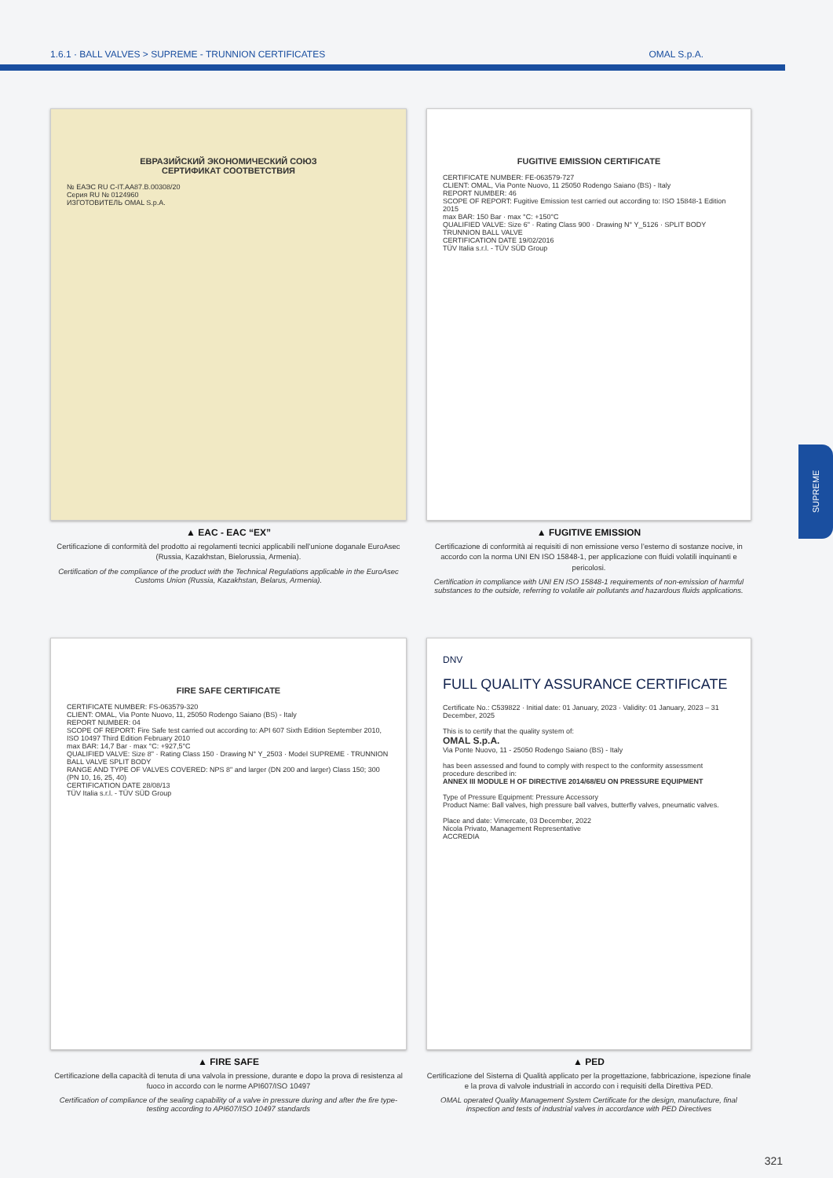1.6.1 · BALL VALVES > SUPREME - TRUNNION CERTIFICATES OMAL S.p.A.
ЕВРАЗИЙСКИЙ ЭКОНОМИЧЕСКИЙ СОЮЗ
СЕРТИФИКАТ СООТВЕТСТВИЯ
№ ЕАЭС RU C-IT.AA87.B.00308/20
Серия RU № 0124960
ИЗГОТОВИТЕЛЬ OMAL S.p.A.
▲ EAC - EAC “EX”
Certificazione di conformità del prodotto ai regolamenti tecnici applicabili nell’unione doganale EuroAsec (Russia, Kazakhstan, Bielorussia, Armenia).
Certification of the compliance of the product with the Technical Regulations applicable in the EuroAsec Customs Union (Russia, Kazakhstan, Belarus, Armenia).
FUGITIVE EMISSION CERTIFICATE
CERTIFICATE NUMBER: FE-063579-727
CLIENT: OMAL, Via Ponte Nuovo, 11 25050 Rodengo Saiano (BS) - Italy
REPORT NUMBER: 46
SCOPE OF REPORT: Fugitive Emission test carried out according to: ISO 15848-1 Edition 2015
max BAR: 150 Bar · max °C: +150°C
QUALIFIED VALVE: Size 6" · Rating Class 900 · Drawing N° Y_5126 · SPLIT BODY TRUNNION BALL VALVE
CERTIFICATION DATE 19/02/2016
TÜV Italia s.r.l. - TÜV SÜD Group
▲ FUGITIVE EMISSION
Certificazione di conformità ai requisiti di non emissione verso l’esterno di sostanze nocive, in accordo con la norma UNI EN ISO 15848-1, per applicazione con fluidi volatili inquinanti e pericolosi.
Certification in compliance with UNI EN ISO 15848-1 requirements of non-emission of harmful substances to the outside, referring to volatile air pollutants and hazardous fluids applications.
FIRE SAFE CERTIFICATE
CERTIFICATE NUMBER: FS-063579-320
CLIENT: OMAL, Via Ponte Nuovo, 11, 25050 Rodengo Saiano (BS) - Italy
REPORT NUMBER: 04
SCOPE OF REPORT: Fire Safe test carried out according to: API 607 Sixth Edition September 2010, ISO 10497 Third Edition February 2010
max BAR: 14,7 Bar · max °C: +927,5°C
QUALIFIED VALVE: Size 8" · Rating Class 150 · Drawing N° Y_2503 · Model SUPREME · TRUNNION BALL VALVE SPLIT BODY
RANGE AND TYPE OF VALVES COVERED: NPS 8" and larger (DN 200 and larger) Class 150; 300 (PN 10, 16, 25, 40)
CERTIFICATION DATE 28/08/13
TÜV Italia s.r.l. - TÜV SÜD Group
▲ FIRE SAFE
Certificazione della capacità di tenuta di una valvola in pressione, durante e dopo la prova di resistenza al fuoco in accordo con le norme API607/ISO 10497
Certification of compliance of the sealing capability of a valve in pressure during and after the fire type-testing according to API607/ISO 10497 standards
DNV
FULL QUALITY ASSURANCE CERTIFICATE
Certificate No.: C539822 · Initial date: 01 January, 2023 · Validity: 01 January, 2023 – 31 December, 2025
This is to certify that the quality system of:
OMAL S.p.A.
Via Ponte Nuovo, 11 - 25050 Rodengo Saiano (BS) - Italy
has been assessed and found to comply with respect to the conformity assessment procedure described in:
ANNEX III MODULE H OF DIRECTIVE 2014/68/EU ON PRESSURE EQUIPMENT
Type of Pressure Equipment: Pressure Accessory
Product Name: Ball valves, high pressure ball valves, butterfly valves, pneumatic valves.
Place and date: Vimercate, 03 December, 2022
Nicola Privato, Management Representative
ACCREDIA
▲ PED
Certificazione del Sistema di Qualità applicato per la progettazione, fabbricazione, ispezione finale e la prova di valvole industriali in accordo con i requisiti della Direttiva PED.
OMAL operated Quality Management System Certificate for the design, manufacture, final inspection and tests of industrial valves in accordance with PED Directives
SUPREME
321